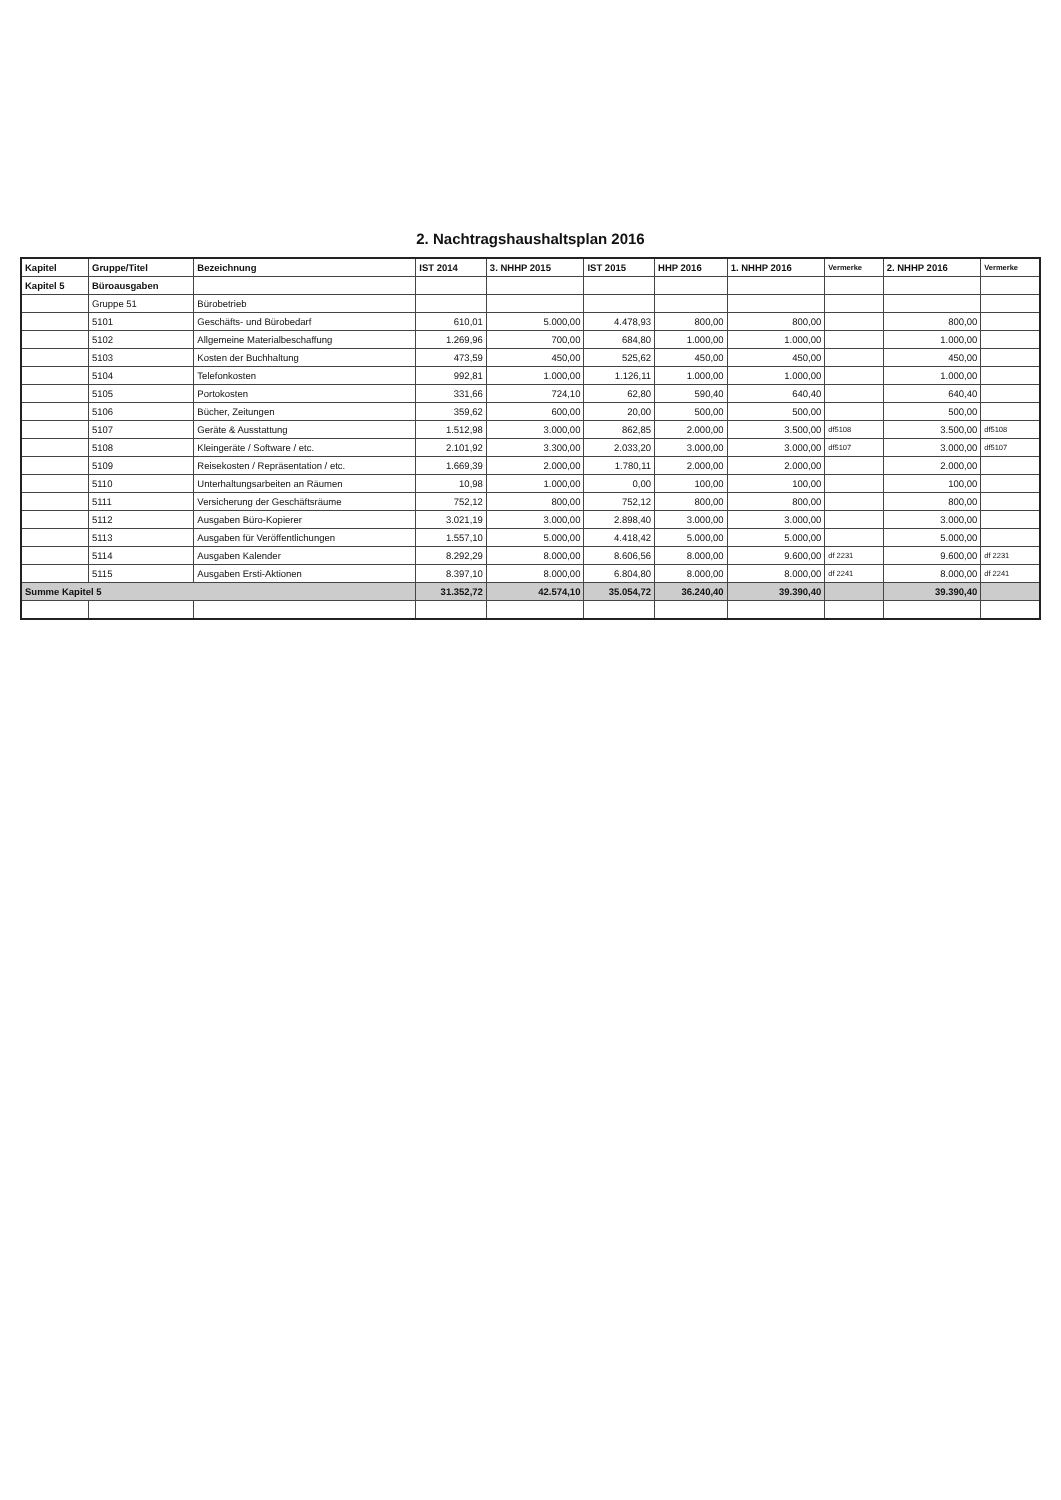2. Nachtragshaushaltsplan 2016
| Kapitel | Gruppe/Titel | Bezeichnung | IST 2014 | 3. NHHP 2015 | IST 2015 | HHP 2016 | 1. NHHP 2016 | Vermerke | 2. NHHP 2016 | Vermerke |
| --- | --- | --- | --- | --- | --- | --- | --- | --- | --- | --- |
| Kapitel 5 | Büroausgaben | | | | | | | | | |
| | Gruppe 51 | Bürobetrieb | | | | | | | | |
| | 5101 | Geschäfts- und Bürobedarf | 610,01 | 5.000,00 | 4.478,93 | 800,00 | 800,00 | | 800,00 | |
| | 5102 | Allgemeine Materialbeschaffung | 1.269,96 | 700,00 | 684,80 | 1.000,00 | 1.000,00 | | 1.000,00 | |
| | 5103 | Kosten der Buchhaltung | 473,59 | 450,00 | 525,62 | 450,00 | 450,00 | | 450,00 | |
| | 5104 | Telefonkosten | 992,81 | 1.000,00 | 1.126,11 | 1.000,00 | 1.000,00 | | 1.000,00 | |
| | 5105 | Portokosten | 331,66 | 724,10 | 62,80 | 590,40 | 640,40 | | 640,40 | |
| | 5106 | Bücher, Zeitungen | 359,62 | 600,00 | 20,00 | 500,00 | 500,00 | | 500,00 | |
| | 5107 | Geräte & Ausstattung | 1.512,98 | 3.000,00 | 862,85 | 2.000,00 | 3.500,00 | df5108 | 3.500,00 | df5108 |
| | 5108 | Kleingeräte / Software / etc. | 2.101,92 | 3.300,00 | 2.033,20 | 3.000,00 | 3.000,00 | df5107 | 3.000,00 | df5107 |
| | 5109 | Reisekosten / Repräsentation / etc. | 1.669,39 | 2.000,00 | 1.780,11 | 2.000,00 | 2.000,00 | | 2.000,00 | |
| | 5110 | Unterhaltungsarbeiten an Räumen | 10,98 | 1.000,00 | 0,00 | 100,00 | 100,00 | | 100,00 | |
| | 5111 | Versicherung der Geschäftsräume | 752,12 | 800,00 | 752,12 | 800,00 | 800,00 | | 800,00 | |
| | 5112 | Ausgaben Büro-Kopierer | 3.021,19 | 3.000,00 | 2.898,40 | 3.000,00 | 3.000,00 | | 3.000,00 | |
| | 5113 | Ausgaben für Veröffentlichungen | 1.557,10 | 5.000,00 | 4.418,42 | 5.000,00 | 5.000,00 | | 5.000,00 | |
| | 5114 | Ausgaben Kalender | 8.292,29 | 8.000,00 | 8.606,56 | 8.000,00 | 9.600,00 | df 2231 | 9.600,00 | df 2231 |
| | 5115 | Ausgaben Ersti-Aktionen | 8.397,10 | 8.000,00 | 6.804,80 | 8.000,00 | 8.000,00 | df 2241 | 8.000,00 | df 2241 |
| Summe Kapitel 5 | | | 31.352,72 | 42.574,10 | 35.054,72 | 36.240,40 | 39.390,40 | | 39.390,40 | |